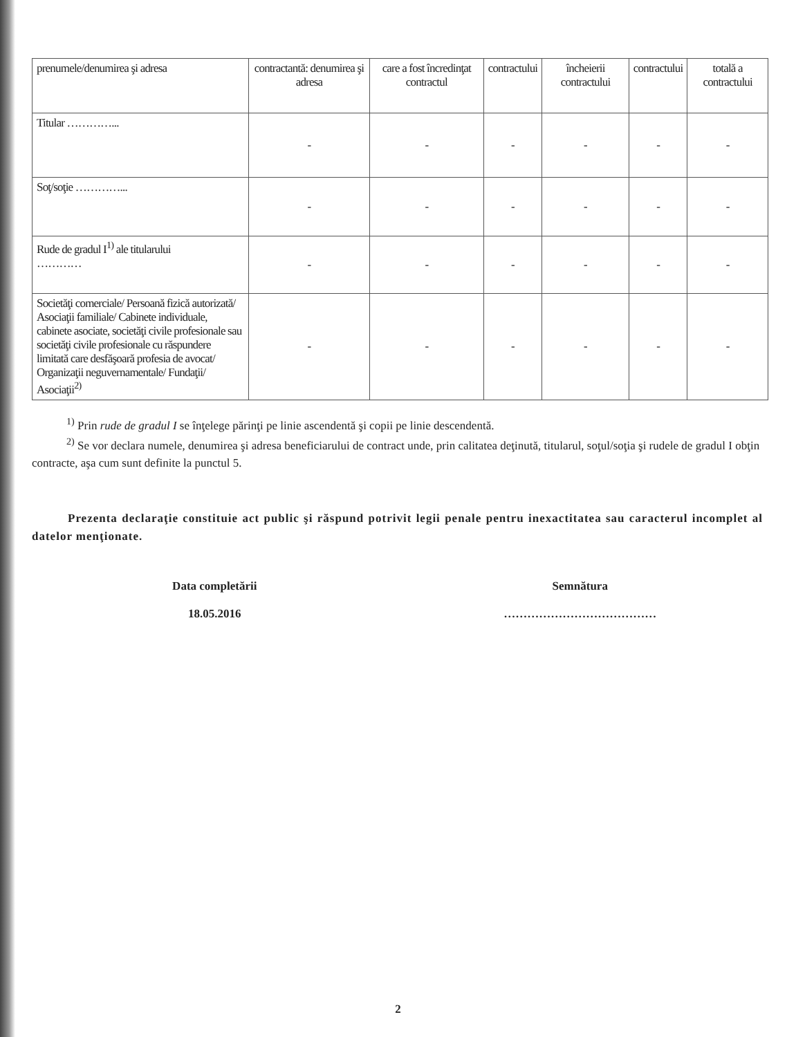| prenumele/denumirea şi adresa | contractantă: denumirea şi adresa | care a fost încredinţat contractul | contractului | încheierii contractului | contractului | totală a contractului |
| --- | --- | --- | --- | --- | --- | --- |
| Titular …………... | - | - | - | - | - | - |
| Soţ/soţie …………... | - | - | - | - | - | - |
| Rude de gradul I<sup>1)</sup> ale titularului ………… | - | - | - | - | - | - |
| Societăţi comerciale/ Persoană fizică autorizată/ Asociaţii familiale/ Cabinete individuale, cabinete asociate, societăţi civile profesionale sau societăţi civile profesionale cu răspundere limitată care desfăşoară profesia de avocat/ Organizaţii neguvernamentale/ Fundaţii/ Asociaţii<sup>2)</sup> | - | - | - | - | - | - |
<sup>1)</sup> Prin rude de gradul I se înţelege părinţi pe linie ascendentă şi copii pe linie descendentă.
<sup>2)</sup> Se vor declara numele, denumirea şi adresa beneficiarului de contract unde, prin calitatea deţinută, titularul, soţul/soţia şi rudele de gradul I obţin contracte, aşa cum sunt definite la punctul 5.
Prezenta declaraţie constituie act public şi răspund potrivit legii penale pentru inexactitatea sau caracterul incomplet al datelor menţionate.
Data completării
18.05.2016
Semnătura
…………………………………
2